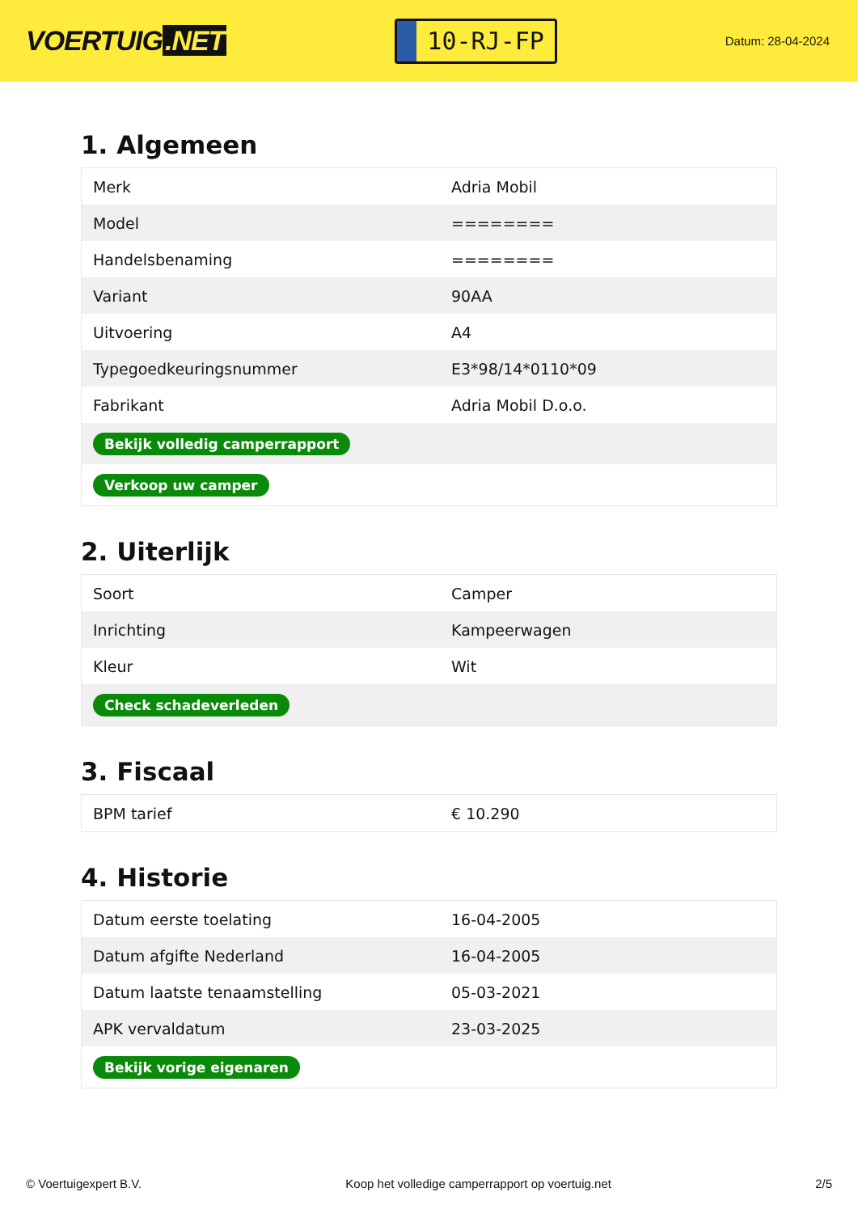VOERTUIG.NET
10-RJ-FP
Datum: 28-04-2024
1. Algemeen
| Merk | Adria Mobil |
| Model | ======== |
| Handelsbenaming | ======== |
| Variant | 90AA |
| Uitvoering | A4 |
| Typegoedkeuringsnummer | E3*98/14*0110*09 |
| Fabrikant | Adria Mobil D.o.o. |
| Bekijk volledig camperrapport | |
| Verkoop uw camper | |
2. Uiterlijk
| Soort | Camper |
| Inrichting | Kampeerwagen |
| Kleur | Wit |
| Check schadeverleden | |
3. Fiscaal
| BPM tarief | € 10.290 |
4. Historie
| Datum eerste toelating | 16-04-2005 |
| Datum afgifte Nederland | 16-04-2005 |
| Datum laatste tenaamstelling | 05-03-2021 |
| APK vervaldatum | 23-03-2025 |
| Bekijk vorige eigenaren | |
© Voertuigexpert B.V. Koop het volledige camperrapport op voertuig.net 2/5